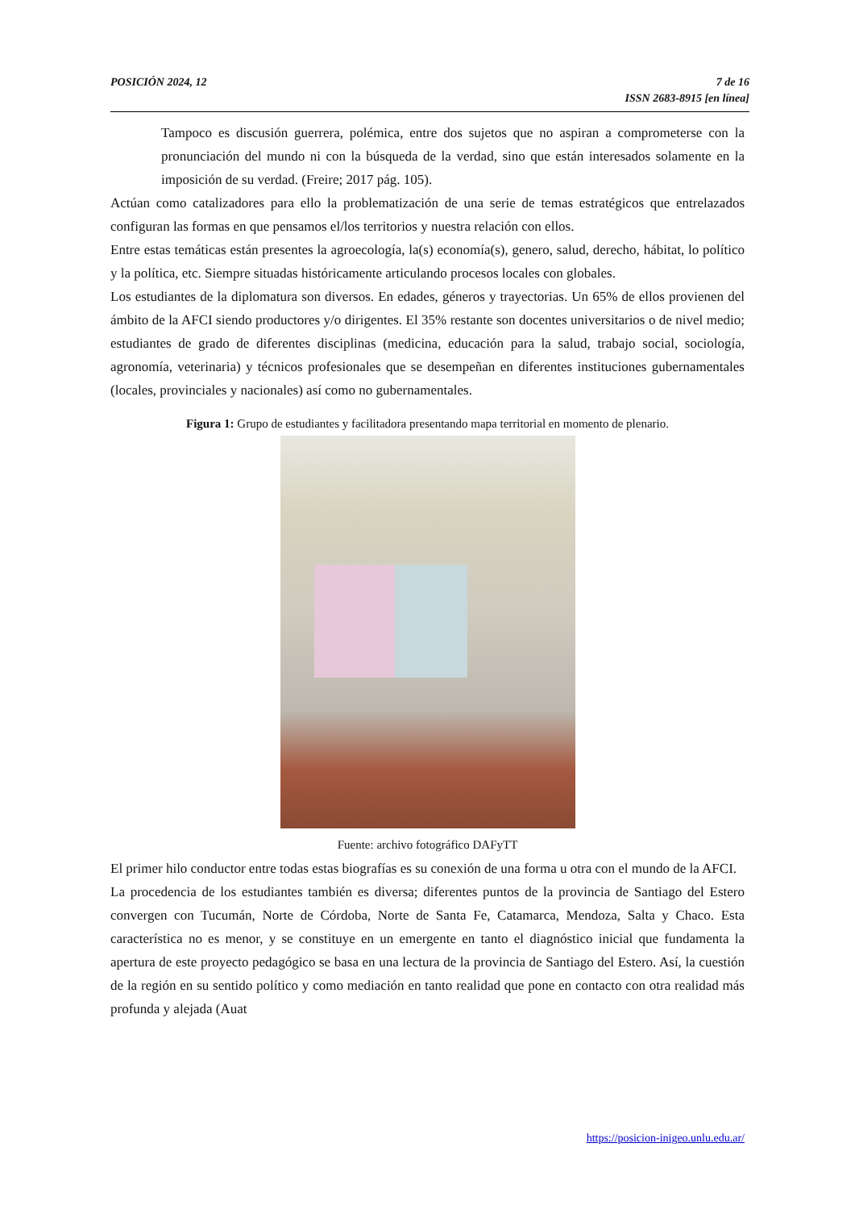POSICIÓN 2024, 12 7 de 16
ISSN 2683-8915 [en línea]
Tampoco es discusión guerrera, polémica, entre dos sujetos que no aspiran a comprometerse con la pronunciación del mundo ni con la búsqueda de la verdad, sino que están interesados solamente en la imposición de su verdad. (Freire; 2017 pág. 105).
Actúan como catalizadores para ello la problematización de una serie de temas estratégicos que entrelazados configuran las formas en que pensamos el/los territorios y nuestra relación con ellos.
Entre estas temáticas están presentes la agroecología, la(s) economía(s), genero, salud, derecho, hábitat, lo político y la política, etc. Siempre situadas históricamente articulando procesos locales con globales.
Los estudiantes de la diplomatura son diversos. En edades, géneros y trayectorias. Un 65% de ellos provienen del ámbito de la AFCI siendo productores y/o dirigentes. El 35% restante son docentes universitarios o de nivel medio; estudiantes de grado de diferentes disciplinas (medicina, educación para la salud, trabajo social, sociología, agronomía, veterinaria) y técnicos profesionales que se desempeñan en diferentes instituciones gubernamentales (locales, provinciales y nacionales) así como no gubernamentales.
Figura 1: Grupo de estudiantes y facilitadora presentando mapa territorial en momento de plenario.
Fuente: archivo fotográfico DAFyTT
El primer hilo conductor entre todas estas biografías es su conexión de una forma u otra con el mundo de la AFCI.
La procedencia de los estudiantes también es diversa; diferentes puntos de la provincia de Santiago del Estero convergen con Tucumán, Norte de Córdoba, Norte de Santa Fe, Catamarca, Mendoza, Salta y Chaco. Esta característica no es menor, y se constituye en un emergente en tanto el diagnóstico inicial que fundamenta la apertura de este proyecto pedagógico se basa en una lectura de la provincia de Santiago del Estero. Así, la cuestión de la región en su sentido político y como mediación en tanto realidad que pone en contacto con otra realidad más profunda y alejada (Auat
https://posicion-inigeo.unlu.edu.ar/